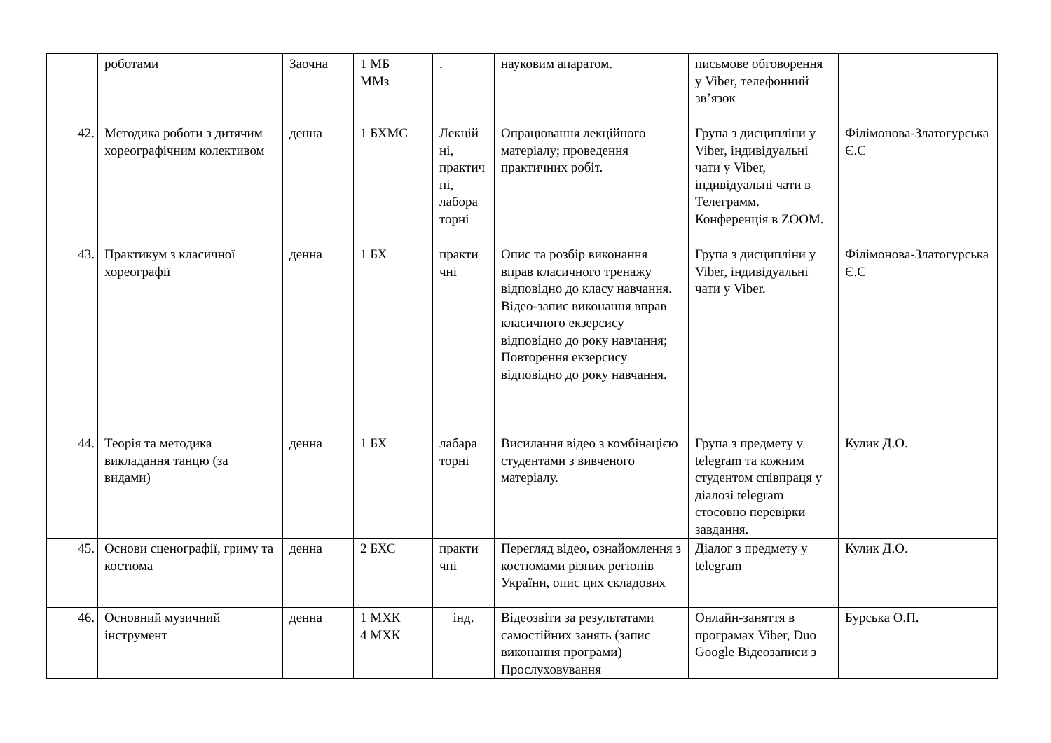| | роботами | Заочна | 1 МБ ММз | . | науковим апаратом. | письмове обговорення у Viber, телефонний зв’язок | |
| 42. | Методика роботи з дитячим хореографічним колективом | денна | 1 БХМС | Лекцій ні, практич ні, лабора торні | Опрацювання лекційного матеріалу; проведення практичних робіт. | Група з дисципліни у Viber, індивідуальні чати у Viber, індивідуальні чати в Телеграмм. Конференція в ZOOM. | Філімонова-Златогурська Є.С |
| 43. | Практикум з класичної хореографії | денна | 1 БХ | практи чні | Опис та розбір виконання вправ класичного тренажу відповідно до класу навчання. Відео-запис виконання вправ класичного екзерсису відповідно до року навчання; Повторення екзерсису відповідно до року навчання. | Група з дисципліни у Viber, індивідуальні чати у Viber. | Філімонова-Златогурська Є.С |
| 44. | Теорія та методика викладання танцю (за видами) | денна | 1 БХ | лабара торні | Висилання відео з комбінацією студентами з вивченого матеріалу. | Група з предмету у telegram та кожним студентом співпраця у діалозі telegram стосовно перевірки завдання. | Кулик Д.О. |
| 45. | Основи сценографії, гриму та костюма | денна | 2 БХС | практи чні | Перегляд відео, ознайомлення з костюмами різних регіонів України, опис цих складових | Діалог з предмету у telegram | Кулик Д.О. |
| 46. | Основний музичний інструмент | денна | 1 МХК 4 МХК | інд. | Відеозвіти за результатами самостійних занять (запис виконання програми) Прослуховування | Онлайн-заняття в програмах Viber, Duo Google Відеозаписи з | Бурська О.П. |